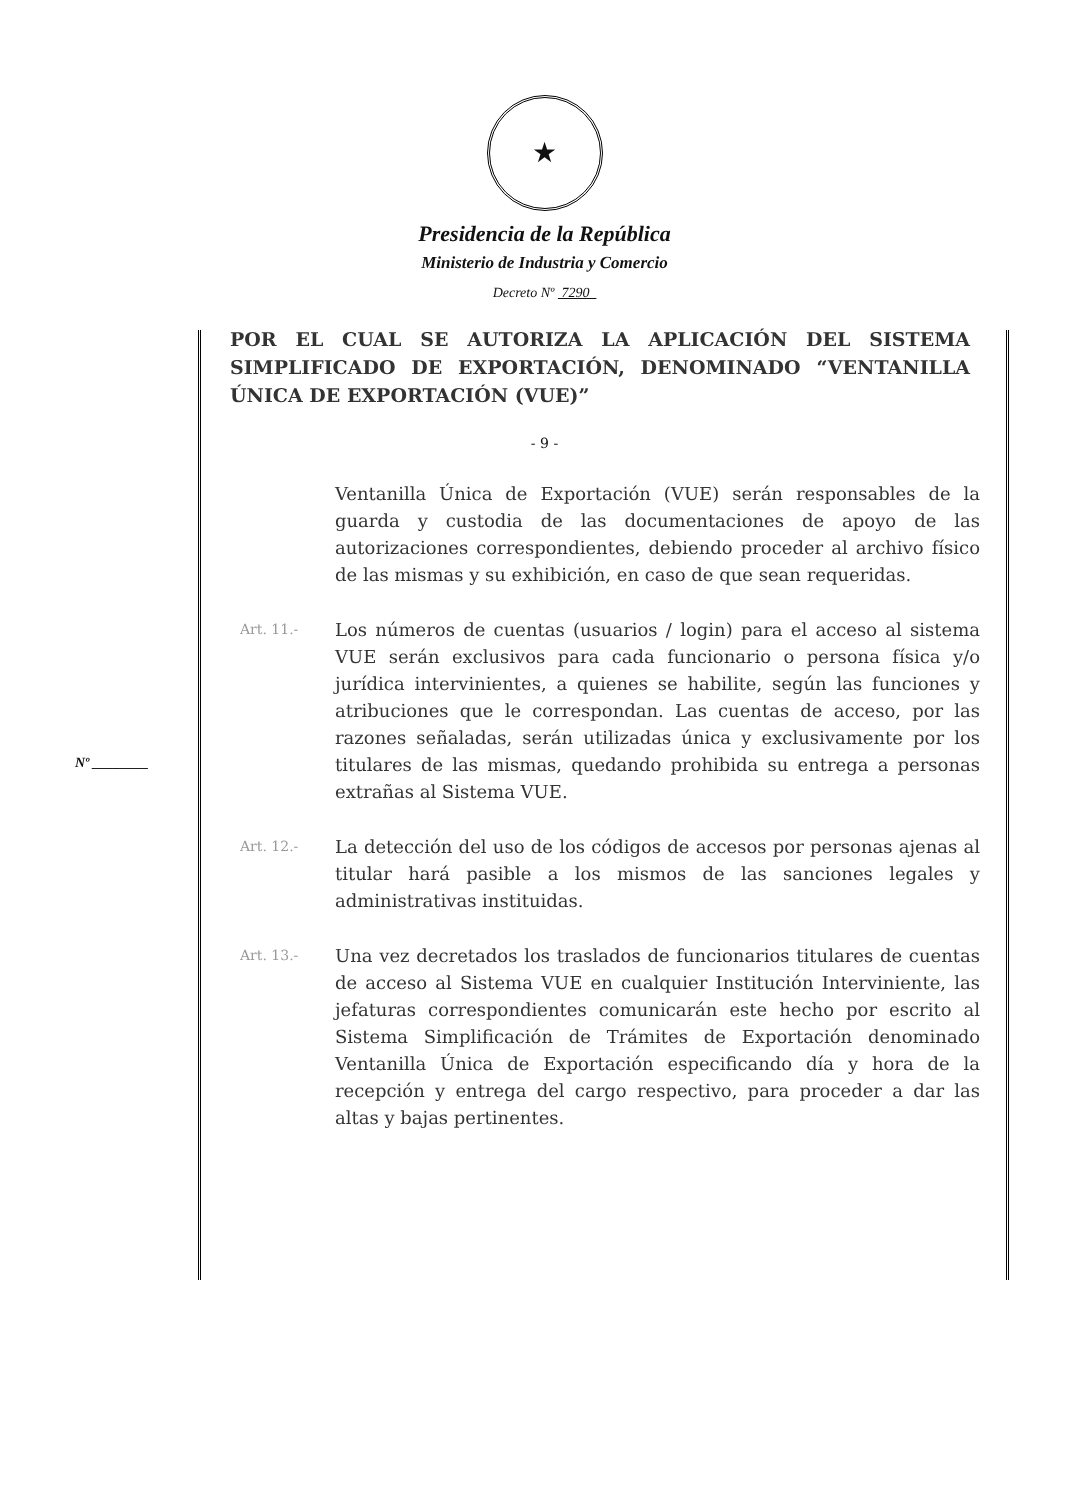★
Presidencia de la República
Ministerio de Industria y Comercio
Decreto Nº 7290
POR EL CUAL SE AUTORIZA LA APLICACIÓN DEL SISTEMA SIMPLIFICADO DE EXPORTACIÓN, DENOMINADO “VENTANILLA ÚNICA DE EXPORTACIÓN (VUE)”
- 9 -
Nº ________
Ventanilla Única de Exportación (VUE) serán responsables de la guarda y custodia de las documentaciones de apoyo de las autorizaciones correspondientes, debiendo proceder al archivo físico de las mismas y su exhibición, en caso de que sean requeridas.
Art. 11.-
Los números de cuentas (usuarios / login) para el acceso al sistema VUE serán exclusivos para cada funcionario o persona física y/o jurídica intervinientes, a quienes se habilite, según las funciones y atribuciones que le correspondan. Las cuentas de acceso, por las razones señaladas, serán utilizadas única y exclusivamente por los titulares de las mismas, quedando prohibida su entrega a personas extrañas al Sistema VUE.
Art. 12.-
La detección del uso de los códigos de accesos por personas ajenas al titular hará pasible a los mismos de las sanciones legales y administrativas instituidas.
Art. 13.-
Una vez decretados los traslados de funcionarios titulares de cuentas de acceso al Sistema VUE en cualquier Institución Interviniente, las jefaturas correspondientes comunicarán este hecho por escrito al Sistema Simplificación de Trámites de Exportación denominado Ventanilla Única de Exportación especificando día y hora de la recepción y entrega del cargo respectivo, para proceder a dar las altas y bajas pertinentes.